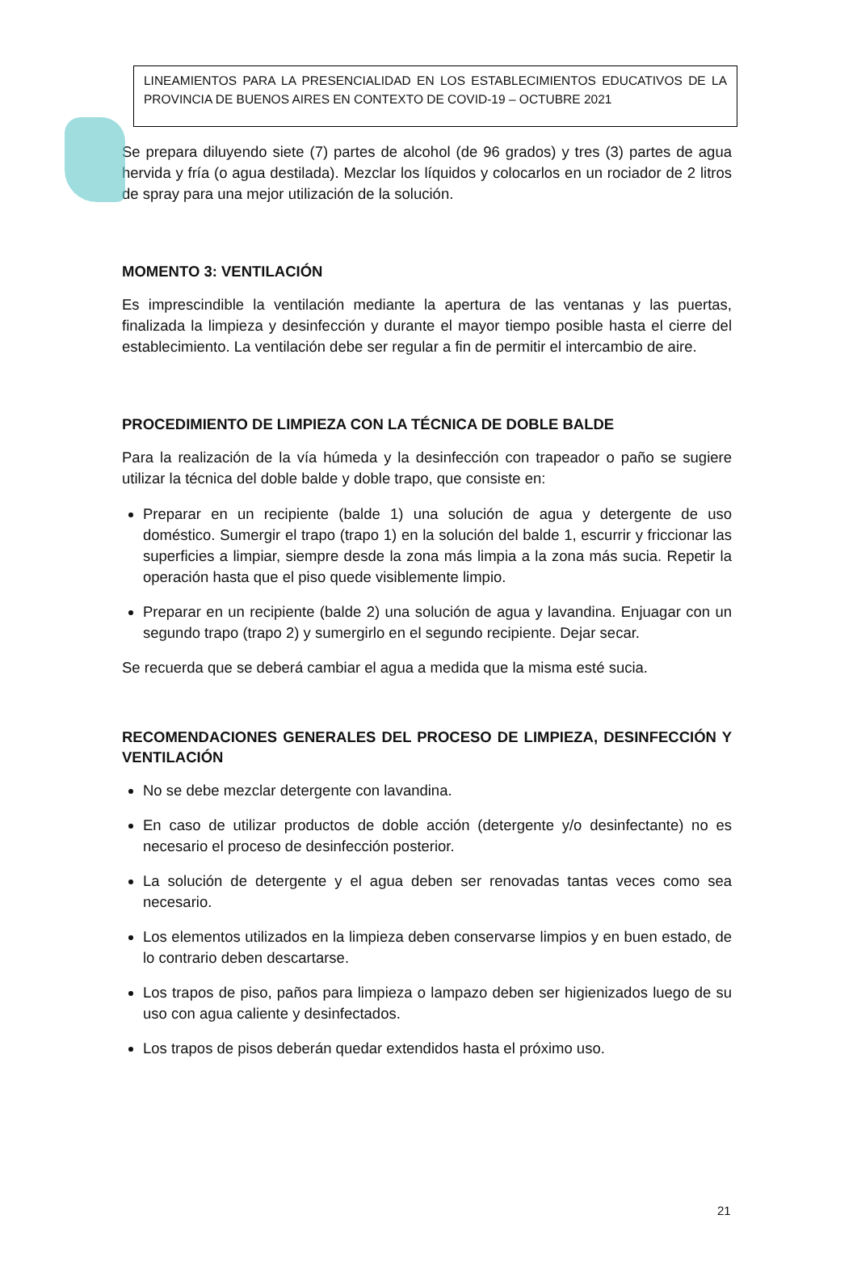LINEAMIENTOS PARA LA PRESENCIALIDAD EN LOS ESTABLECIMIENTOS EDUCATIVOS DE LA PROVINCIA DE BUENOS AIRES EN CONTEXTO DE COVID-19 – OCTUBRE 2021
Se prepara diluyendo siete (7) partes de alcohol (de 96 grados) y tres (3) partes de agua hervida y fría (o agua destilada). Mezclar los líquidos y colocarlos en un rociador de 2 litros de spray para una mejor utilización de la solución.
MOMENTO 3: VENTILACIÓN
Es imprescindible la ventilación mediante la apertura de las ventanas y las puertas, finalizada la limpieza y desinfección y durante el mayor tiempo posible hasta el cierre del establecimiento. La ventilación debe ser regular a fin de permitir el intercambio de aire.
PROCEDIMIENTO DE LIMPIEZA CON LA TÉCNICA DE DOBLE BALDE
Para la realización de la vía húmeda y la desinfección con trapeador o paño se sugiere utilizar la técnica del doble balde y doble trapo, que consiste en:
Preparar en un recipiente (balde 1) una solución de agua y detergente de uso doméstico. Sumergir el trapo (trapo 1) en la solución del balde 1, escurrir y friccionar las superficies a limpiar, siempre desde la zona más limpia a la zona más sucia. Repetir la operación hasta que el piso quede visiblemente limpio.
Preparar en un recipiente (balde 2) una solución de agua y lavandina. Enjuagar con un segundo trapo (trapo 2) y sumergirlo en el segundo recipiente. Dejar secar.
Se recuerda que se deberá cambiar el agua a medida que la misma esté sucia.
RECOMENDACIONES GENERALES DEL PROCESO DE LIMPIEZA, DESINFECCIÓN Y VENTILACIÓN
No se debe mezclar detergente con lavandina.
En caso de utilizar productos de doble acción (detergente y/o desinfectante) no es necesario el proceso de desinfección posterior.
La solución de detergente y el agua deben ser renovadas tantas veces como sea necesario.
Los elementos utilizados en la limpieza deben conservarse limpios y en buen estado, de lo contrario deben descartarse.
Los trapos de piso, paños para limpieza o lampazo deben ser higienizados luego de su uso con agua caliente y desinfectados.
Los trapos de pisos deberán quedar extendidos hasta el próximo uso.
21